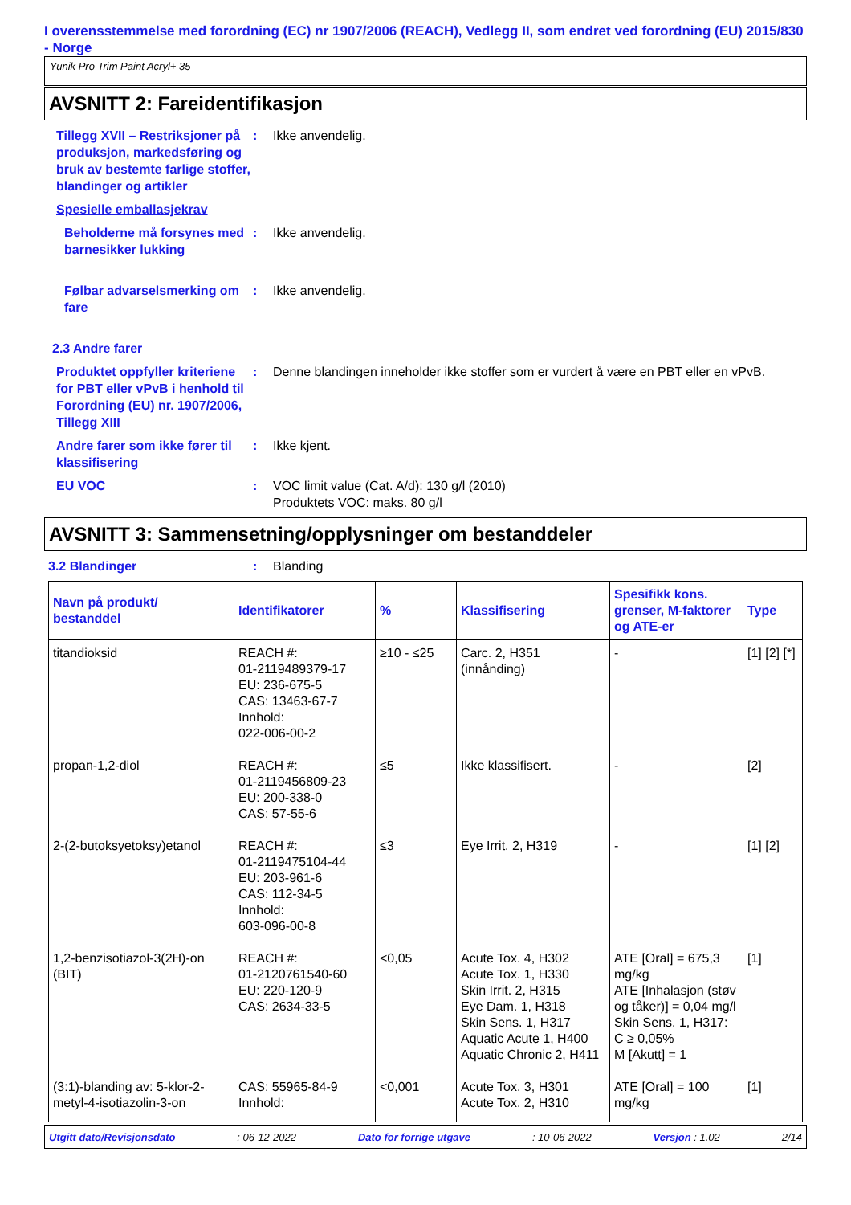I overensstemmelse med forordning (EC) nr 1907/2006 (REACH), Vedlegg II, som endret ved forordning (EU) 2015/830 - Norge
Yunik Pro Trim Paint Acryl+ 35
AVSNITT 2: Fareidentifikasjon
Tillegg XVII – Restriksjoner på produksjon, markedsføring og bruk av bestemte farlige stoffer, blandinger og artikler
: Ikke anvendelig.
Spesielle emballasjekrav
Beholderne må forsynes med barnesikker lukking
: Ikke anvendelig.
Følbar advarselsmerking om fare
: Ikke anvendelig.
2.3 Andre farer
Produktet oppfyller kriteriene for PBT eller vPvB i henhold til Forordning (EU) nr. 1907/2006, Tillegg XIII
: Denne blandingen inneholder ikke stoffer som er vurdert å være en PBT eller en vPvB.
Andre farer som ikke fører til klassifisering
: Ikke kjent.
EU VOC : VOC limit value (Cat. A/d): 130 g/l (2010)
Produktets VOC: maks. 80 g/l
AVSNITT 3: Sammensetning/opplysninger om bestanddeler
3.2 Blandinger : Blanding
| Navn på produkt/ bestanddel | Identifikatorer | % | Klassifisering | Spesifikk kons. grenser, M-faktorer og ATE-er | Type |
| --- | --- | --- | --- | --- | --- |
| titandioksid | REACH #: 01-2119489379-17 EU: 236-675-5 CAS: 13463-67-7 Innhold: 022-006-00-2 | ≥10 - ≤25 | Carc. 2, H351 (innånding) | - | [1] [2] [*] |
| propan-1,2-diol | REACH #: 01-2119456809-23 EU: 200-338-0 CAS: 57-55-6 | ≤5 | Ikke klassifisert. | - | [2] |
| 2-(2-butoksyetoksy)etanol | REACH #: 01-2119475104-44 EU: 203-961-6 CAS: 112-34-5 Innhold: 603-096-00-8 | ≤3 | Eye Irrit. 2, H319 | - | [1] [2] |
| 1,2-benzisotiazol-3(2H)-on (BIT) | REACH #: 01-2120761540-60 EU: 220-120-9 CAS: 2634-33-5 | <0,05 | Acute Tox. 4, H302 Acute Tox. 1, H330 Skin Irrit. 2, H315 Eye Dam. 1, H318 Skin Sens. 1, H317 Aquatic Acute 1, H400 Aquatic Chronic 2, H411 | ATE [Oral] = 675,3 mg/kg ATE [Inhalasjon (støv og tåker)] = 0,04 mg/l Skin Sens. 1, H317: C ≥ 0,05% M [Akutt] = 1 | [1] |
| (3:1)-blanding av: 5-klor-2-metyl-4-isotiazolin-3-on | CAS: 55965-84-9 Innhold: | <0,001 | Acute Tox. 3, H301 Acute Tox. 2, H310 | ATE [Oral] = 100 mg/kg | [1] |
Utgitt dato/Revisjonsdato: 06-12-2022 Dato for forrige utgave: 10-06-2022 Versjon : 1.02 2/14